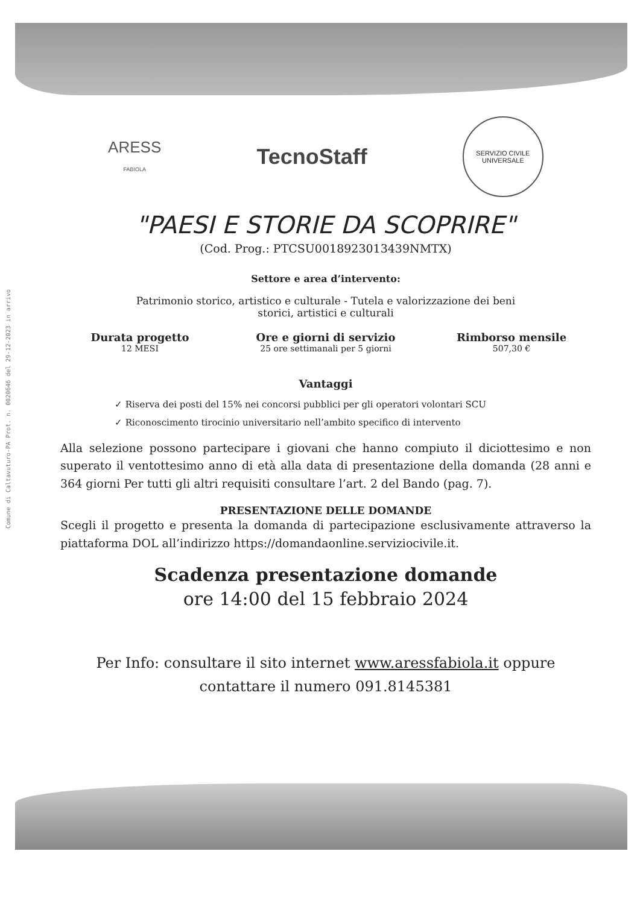Comune di Caltavuturo-PA Prot. n. 0020646 del 29-12-2023 in arrivo
ARESS
FABIOLA
TecnoStaff
SERVIZIO CIVILE
UNIVERSALE
"PAESI E STORIE DA SCOPRIRE"
(Cod. Prog.: PTCSU0018923013439NMTX)
Settore e area d’intervento:
Patrimonio storico, artistico e culturale - Tutela e valorizzazione dei beni
storici, artistici e culturali
Durata progetto
12 MESI
Ore e giorni di servizio
25 ore settimanali per 5 giorni
Rimborso mensile
507,30 €
Vantaggi
✓ Riserva dei posti del 15% nei concorsi pubblici per gli operatori volontari SCU
✓ Riconoscimento tirocinio universitario nell’ambito specifico di intervento
Alla selezione possono partecipare i giovani che hanno compiuto il diciottesimo e non superato il ventottesimo anno di età alla data di presentazione della domanda (28 anni e 364 giorni Per tutti gli altri requisiti consultare l’art. 2 del Bando (pag. 7).
PRESENTAZIONE DELLE DOMANDE
Scegli il progetto e presenta la domanda di partecipazione esclusivamente attraverso la piattaforma DOL all’indirizzo https://domandaonline.serviziocivile.it.
Scadenza presentazione domande
ore 14:00 del 15 febbraio 2024
Per Info: consultare il sito internet www.aressfabiola.it oppure
contattare il numero 091.8145381